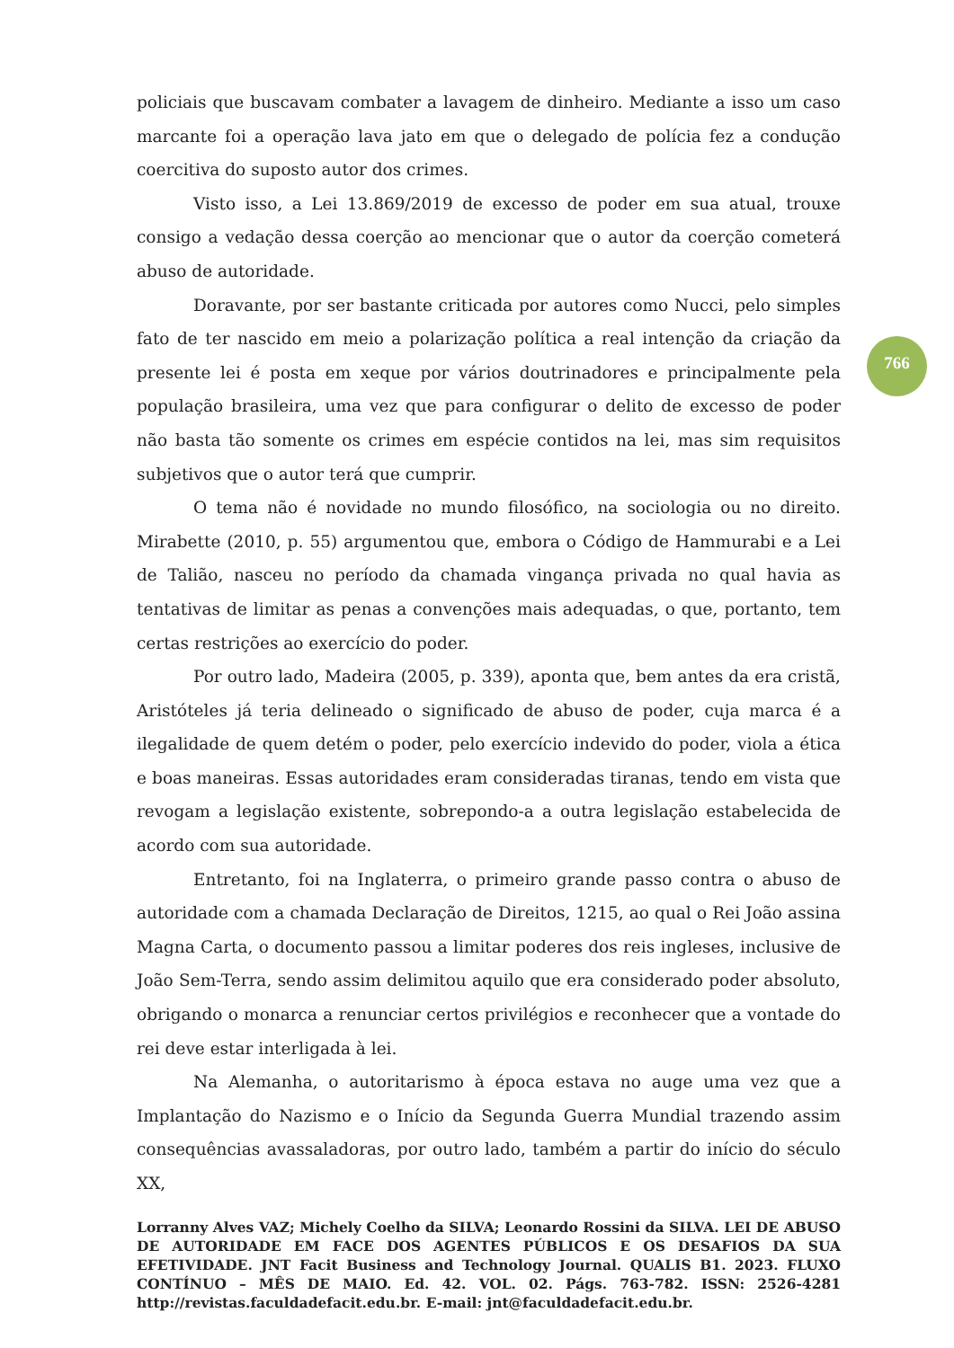policiais que buscavam combater a lavagem de dinheiro. Mediante a isso um caso marcante foi a operação lava jato em que o delegado de polícia fez a condução coercitiva do suposto autor dos crimes.
Visto isso, a Lei 13.869/2019 de excesso de poder em sua atual, trouxe consigo a vedação dessa coerção ao mencionar que o autor da coerção cometerá abuso de autoridade.
Doravante, por ser bastante criticada por autores como Nucci, pelo simples fato de ter nascido em meio a polarização política a real intenção da criação da presente lei é posta em xeque por vários doutrinadores e principalmente pela população brasileira, uma vez que para configurar o delito de excesso de poder não basta tão somente os crimes em espécie contidos na lei, mas sim requisitos subjetivos que o autor terá que cumprir.
O tema não é novidade no mundo filosófico, na sociologia ou no direito. Mirabette (2010, p. 55) argumentou que, embora o Código de Hammurabi e a Lei de Talião, nasceu no período da chamada vingança privada no qual havia as tentativas de limitar as penas a convenções mais adequadas, o que, portanto, tem certas restrições ao exercício do poder.
Por outro lado, Madeira (2005, p. 339), aponta que, bem antes da era cristã, Aristóteles já teria delineado o significado de abuso de poder, cuja marca é a ilegalidade de quem detém o poder, pelo exercício indevido do poder, viola a ética e boas maneiras. Essas autoridades eram consideradas tiranas, tendo em vista que revogam a legislação existente, sobrepondo-a a outra legislação estabelecida de acordo com sua autoridade.
Entretanto, foi na Inglaterra, o primeiro grande passo contra o abuso de autoridade com a chamada Declaração de Direitos, 1215, ao qual o Rei João assina Magna Carta, o documento passou a limitar poderes dos reis ingleses, inclusive de João Sem-Terra, sendo assim delimitou aquilo que era considerado poder absoluto, obrigando o monarca a renunciar certos privilégios e reconhecer que a vontade do rei deve estar interligada à lei.
Na Alemanha, o autoritarismo à época estava no auge uma vez que a Implantação do Nazismo e o Início da Segunda Guerra Mundial trazendo assim consequências avassaladoras, por outro lado, também a partir do início do século XX,
766
Lorranny Alves VAZ; Michely Coelho da SILVA; Leonardo Rossini da SILVA. LEI DE ABUSO DE AUTORIDADE EM FACE DOS AGENTES PÚBLICOS E OS DESAFIOS DA SUA EFETIVIDADE. JNT Facit Business and Technology Journal. QUALIS B1. 2023. FLUXO CONTÍNUO – MÊS DE MAIO. Ed. 42. VOL. 02. Págs. 763-782. ISSN: 2526-4281 http://revistas.faculdadefacit.edu.br. E-mail: jnt@faculdadefacit.edu.br.